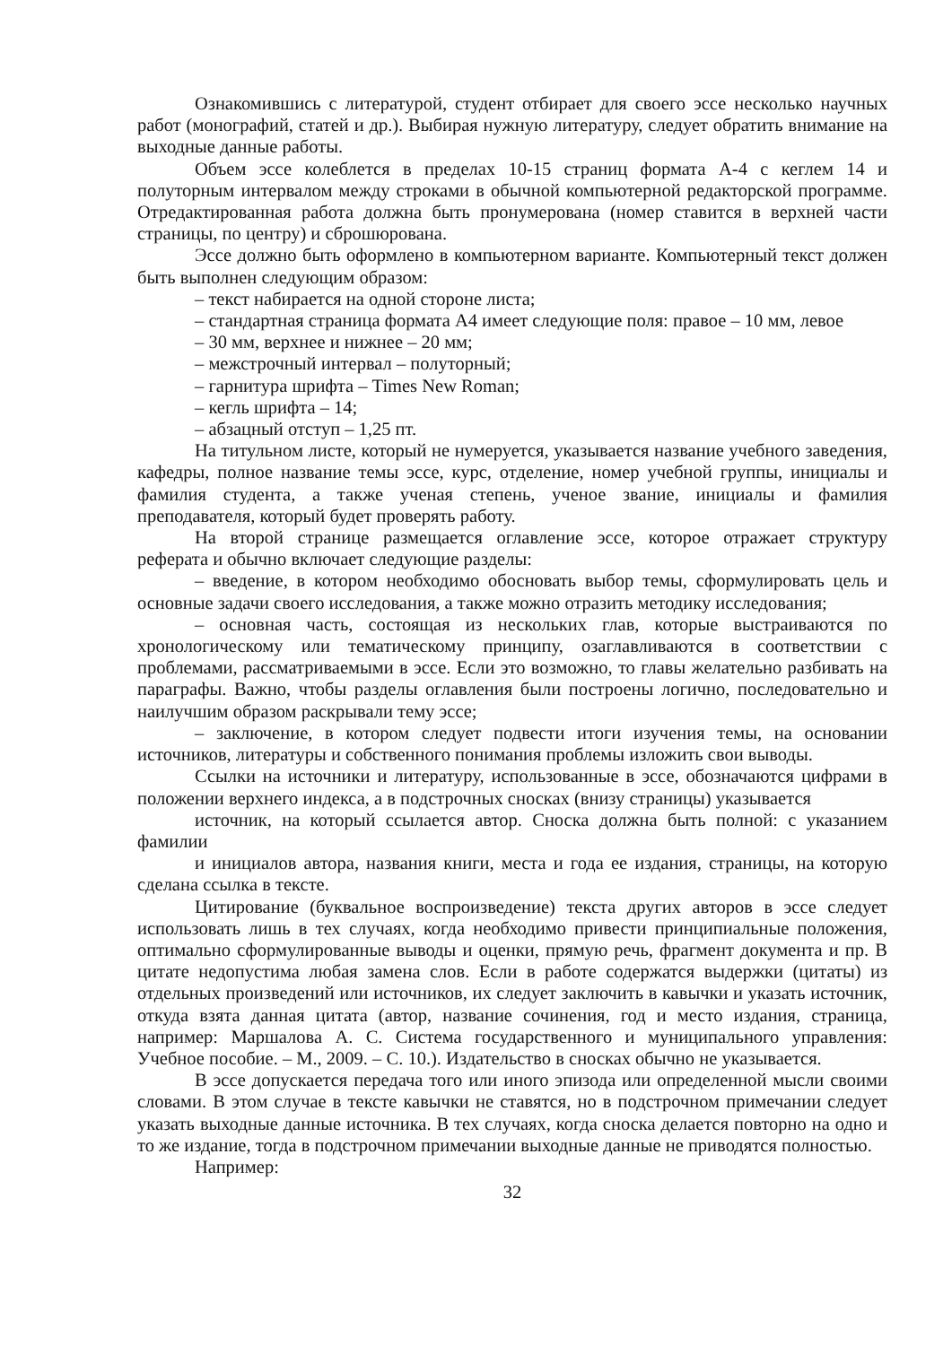Ознакомившись с литературой, студент отбирает для своего эссе несколько научных работ (монографий, статей и др.). Выбирая нужную литературу, следует обратить внимание на выходные данные работы.
Объем эссе колеблется в пределах 10-15 страниц формата А-4 с кеглем 14 и полуторным интервалом между строками в обычной компьютерной редакторской программе. Отредактированная работа должна быть пронумерована (номер ставится в верхней части страницы, по центру) и сброшюрована.
Эссе должно быть оформлено в компьютерном варианте. Компьютерный текст должен быть выполнен следующим образом:
– текст набирается на одной стороне листа;
– стандартная страница формата А4 имеет следующие поля: правое – 10 мм, левое
– 30 мм, верхнее и нижнее – 20 мм;
– межстрочный интервал – полуторный;
– гарнитура шрифта – Times New Roman;
– кегль шрифта – 14;
– абзацный отступ – 1,25 пт.
На титульном листе, который не нумеруется, указывается название учебного заведения, кафедры, полное название темы эссе, курс, отделение, номер учебной группы, инициалы и фамилия студента, а также ученая степень, ученое звание, инициалы и фамилия преподавателя, который будет проверять работу.
На второй странице размещается оглавление эссе, которое отражает структуру реферата и обычно включает следующие разделы:
– введение, в котором необходимо обосновать выбор темы, сформулировать цель и основные задачи своего исследования, а также можно отразить методику исследования;
– основная часть, состоящая из нескольких глав, которые выстраиваются по хронологическому или тематическому принципу, озаглавливаются в соответствии с проблемами, рассматриваемыми в эссе. Если это возможно, то главы желательно разбивать на параграфы. Важно, чтобы разделы оглавления были построены логично, последовательно и наилучшим образом раскрывали тему эссе;
– заключение, в котором следует подвести итоги изучения темы, на основании источников, литературы и собственного понимания проблемы изложить свои выводы.
Ссылки на источники и литературу, использованные в эссе, обозначаются цифрами в положении верхнего индекса, а в подстрочных сносках (внизу страницы) указывается
источник, на который ссылается автор. Сноска должна быть полной: с указанием фамилии
и инициалов автора, названия книги, места и года ее издания, страницы, на которую сделана ссылка в тексте.
Цитирование (буквальное воспроизведение) текста других авторов в эссе следует использовать лишь в тех случаях, когда необходимо привести принципиальные положения, оптимально сформулированные выводы и оценки, прямую речь, фрагмент документа и пр. В цитате недопустима любая замена слов. Если в работе содержатся выдержки (цитаты) из отдельных произведений или источников, их следует заключить в кавычки и указать источник, откуда взята данная цитата (автор, название сочинения, год и место издания, страница, например: Маршалова А. С. Система государственного и муниципального управления: Учебное пособие. – М., 2009. – С. 10.). Издательство в сносках обычно не указывается.
В эссе допускается передача того или иного эпизода или определенной мысли своими словами. В этом случае в тексте кавычки не ставятся, но в подстрочном примечании следует указать выходные данные источника. В тех случаях, когда сноска делается повторно на одно и то же издание, тогда в подстрочном примечании выходные данные не приводятся полностью.
Например:
32